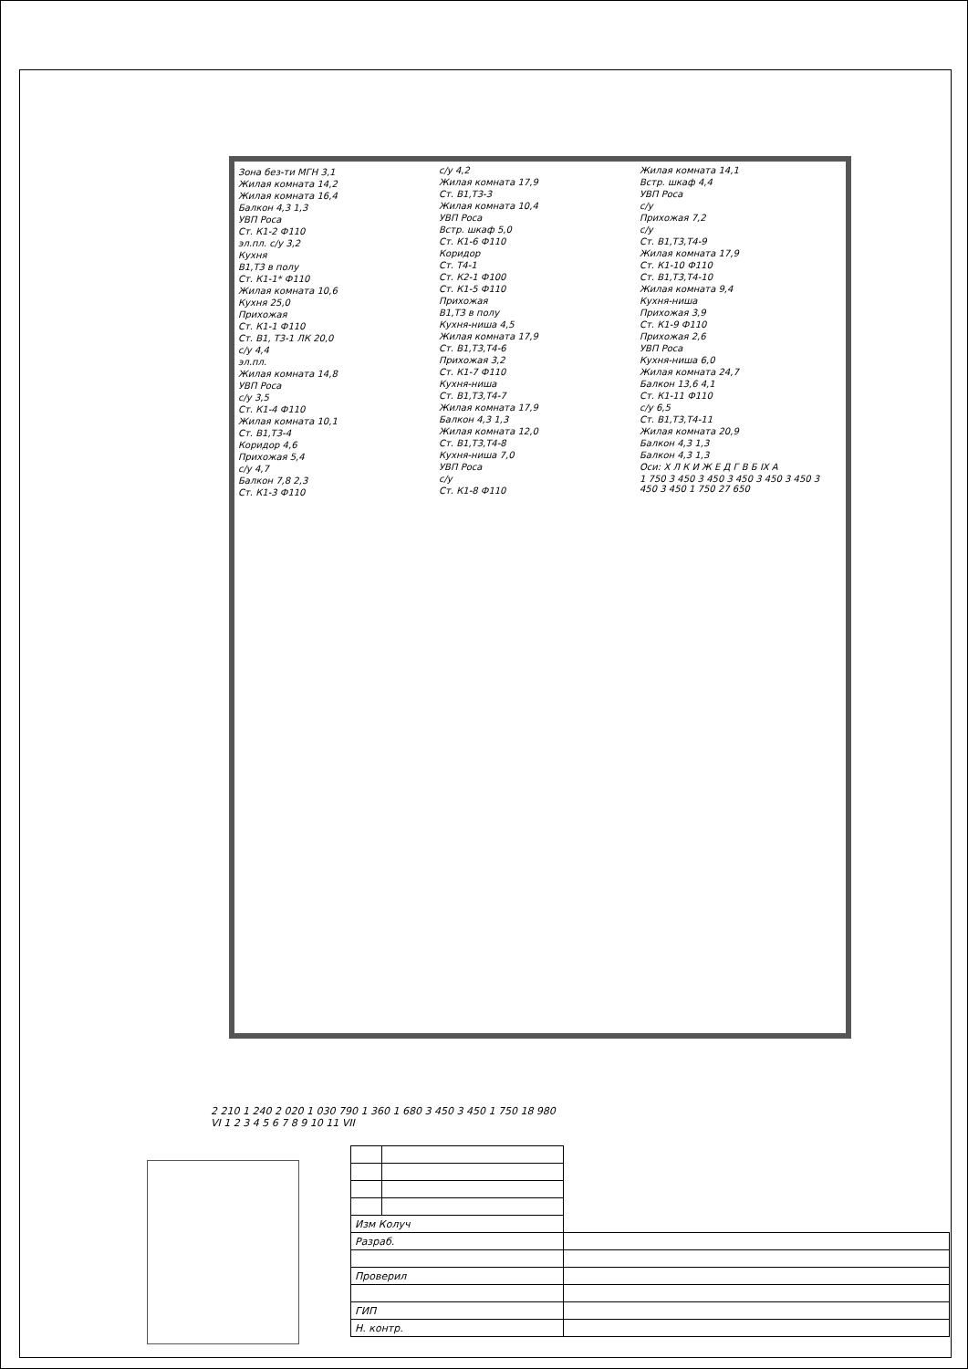Зона без-ти МГН 3,1
Жилая комната 14,2
Жилая комната 16,4
Балкон 4,3 1,3
УВП Роса
Ст. К1-2 Ф110
эл.пл. с/у 3,2
Кухня
В1,Т3 в полу
Ст. К1-1* Ф110
Жилая комната 10,6
Кухня 25,0
Прихожая
Ст. К1-1 Ф110
Ст. В1, Т3-1 ЛК 20,0
с/у 4,4
эл.пл.
Жилая комната 14,8
УВП Роса
с/у 3,5
Ст. К1-4 Ф110
Жилая комната 10,1
Ст. В1,Т3-4
Коридор 4,6
Прихожая 5,4
с/у 4,7
Балкон 7,8 2,3
Ст. К1-3 Ф110
с/у 4,2
Жилая комната 17,9
Ст. В1,Т3-3
Жилая комната 10,4
УВП Роса
Встр. шкаф 5,0
Ст. К1-6 Ф110
Коридор
Ст. Т4-1
Ст. К2-1 Ф100
Ст. К1-5 Ф110
Прихожая
В1,Т3 в полу
Кухня-ниша 4,5
Жилая комната 17,9
Ст. В1,Т3,Т4-6
Прихожая 3,2
Ст. К1-7 Ф110
Кухня-ниша
Ст. В1,Т3,Т4-7
Жилая комната 17,9
Балкон 4,3 1,3
Жилая комната 12,0
Ст. В1,Т3,Т4-8
Кухня-ниша 7,0
УВП Роса
с/у
Ст. К1-8 Ф110
Жилая комната 14,1
Встр. шкаф 4,4
УВП Роса
с/у
Прихожая 7,2
с/у
Ст. В1,Т3,Т4-9
Жилая комната 17,9
Ст. К1-10 Ф110
Ст. В1,Т3,Т4-10
Жилая комната 9,4
Кухня-ниша
Прихожая 3,9
Ст. К1-9 Ф110
Прихожая 2,6
УВП Роса
Кухня-ниша 6,0
Жилая комната 24,7
Балкон 13,6 4,1
Ст. К1-11 Ф110
с/у 6,5
Ст. В1,Т3,Т4-11
Жилая комната 20,9
Балкон 4,3 1,3
Балкон 4,3 1,3
Оси: Х Л К И Ж Е Д Г В Б IX А
1 750 3 450 3 450 3 450 3 450 3 450 3 450 3 450 1 750 27 650
2 210 1 240 2 020 1 030 790 1 360 1 680 3 450 3 450 1 750 18 980
VI 1 2 3 4 5 6 7 8 9 10 11 VII
| Изм Колуч | | |
| Разраб. | | |
| Проверил | | |
| ГИП | | |
| Н. контр. | | |